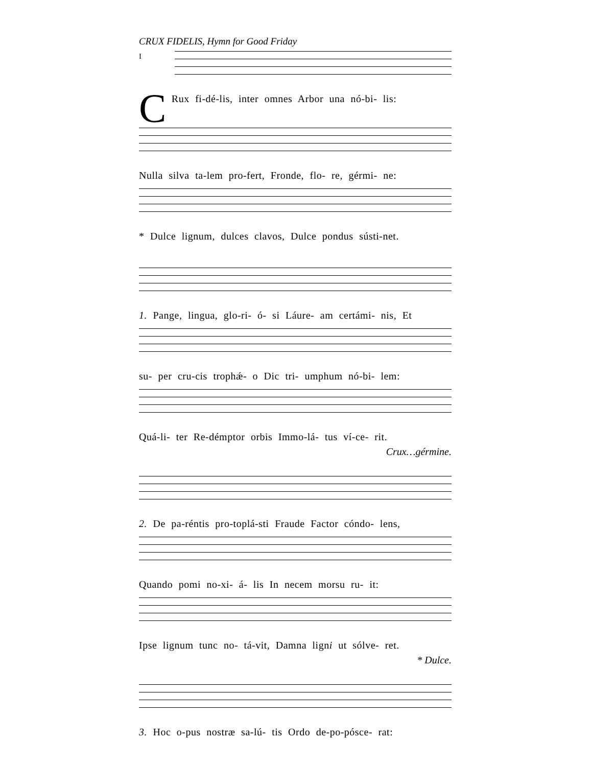CRUX FIDELIS, Hymn for Good Friday
I
CRux fi-dé-lis, inter omnes Arbor una nó-bi- lis:
Nulla silva ta-lem pro-fert, Fronde, flo- re, gérmi- ne:
* Dulce lignum, dulces clavos, Dulce pondus sústi-net.
1. Pange, lingua, glo-ri- ó- si Láure- am certámi- nis, Et
su- per cru-cis trophǽ- o Dic tri- umphum nó-bi- lem:
Quá-li- ter Re-démptor orbis Immo-lá- tus ví-ce- rit.
Crux…gérmine.
2. De pa-réntis pro-toplá-sti Fraude Factor cóndo- lens,
Quando pomi no-xi- á- lis In necem morsu ru- it:
Ipse lignum tunc no- tá-vit, Damna ligni ut sólve- ret.
* Dulce.
3. Hoc o-pus nostræ sa-lú- tis Ordo de-po-pósce- rat: